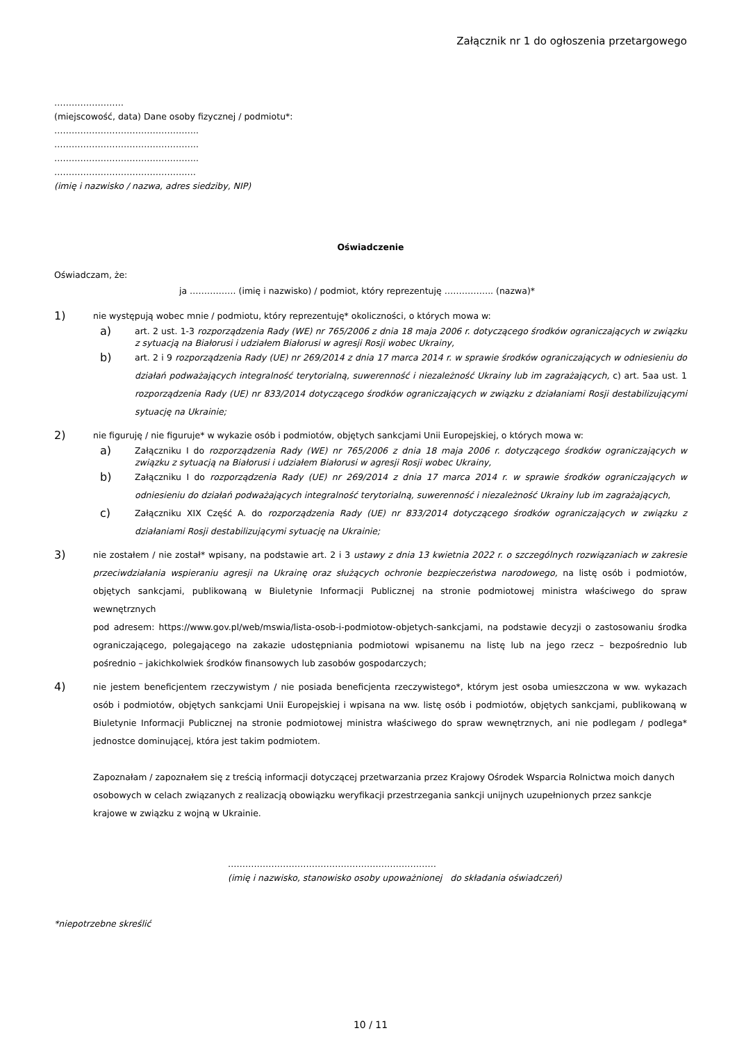Załącznik nr 1 do ogłoszenia przetargowego
……………………
(miejscowość, data) Dane osoby fizycznej / podmiotu*:
…………………………………………..
…………………………………………..
…………………………………………..
……………………………………….…
(imię i nazwisko / nazwa, adres siedziby, NIP)
Oświadczenie
Oświadczam, że:
ja ……………. (imię i nazwisko) / podmiot, który reprezentuję …………….. (nazwa)*
1)
nie występują wobec mnie / podmiotu, który reprezentuję* okoliczności, o których mowa w:
a) art. 2 ust. 1-3 rozporządzenia Rady (WE) nr 765/2006 z dnia 18 maja 2006 r. dotyczącego środków ograniczających w związku z sytuacją na Białorusi i udziałem Białorusi w agresji Rosji wobec Ukrainy,
b) art. 2 i 9 rozporządzenia Rady (UE) nr 269/2014 z dnia 17 marca 2014 r. w sprawie środków ograniczających w odniesieniu do działań podważających integralność terytorialną, suwerenność i niezależność Ukrainy lub im zagrażających, c) art. 5aa ust. 1 rozporządzenia Rady (UE) nr 833/2014 dotyczącego środków ograniczających w związku z działaniami Rosji destabilizującymi sytuację na Ukrainie;
2)
nie figuruję / nie figuruje* w wykazie osób i podmiotów, objętych sankcjami Unii Europejskiej, o których mowa w:
a) Załączniku I do rozporządzenia Rady (WE) nr 765/2006 z dnia 18 maja 2006 r. dotyczącego środków ograniczających w związku z sytuacją na Białorusi i udziałem Białorusi w agresji Rosji wobec Ukrainy,
b) Załączniku I do rozporządzenia Rady (UE) nr 269/2014 z dnia 17 marca 2014 r. w sprawie środków ograniczających w odniesieniu do działań podważających integralność terytorialną, suwerenność i niezależność Ukrainy lub im zagrażających,
c) Załączniku XIX Część A. do rozporządzenia Rady (UE) nr 833/2014 dotyczącego środków ograniczających w związku z działaniami Rosji destabilizującymi sytuację na Ukrainie;
3)
nie zostałem / nie został* wpisany, na podstawie art. 2 i 3 ustawy z dnia 13 kwietnia 2022 r. o szczególnych rozwiązaniach w zakresie przeciwdziałania wspieraniu agresji na Ukrainę oraz służących ochronie bezpieczeństwa narodowego, na listę osób i podmiotów, objętych sankcjami, publikowaną w Biuletynie Informacji Publicznej na stronie podmiotowej ministra właściwego do spraw wewnętrznych
pod adresem: https://www.gov.pl/web/mswia/lista-osob-i-podmiotow-objetych-sankcjami, na podstawie decyzji o zastosowaniu środka ograniczającego, polegającego na zakazie udostępniania podmiotowi wpisanemu na listę lub na jego rzecz – bezpośrednio lub pośrednio – jakichkolwiek środków finansowych lub zasobów gospodarczych;
4)
nie jestem beneficjentem rzeczywistym / nie posiada beneficjenta rzeczywistego*, którym jest osoba umieszczona w ww. wykazach osób i podmiotów, objętych sankcjami Unii Europejskiej i wpisana na ww. listę osób i podmiotów, objętych sankcjami, publikowaną w Biuletynie Informacji Publicznej na stronie podmiotowej ministra właściwego do spraw wewnętrznych, ani nie podlegam / podlega* jednostce dominującej, która jest takim podmiotem.
Zapoznałam / zapoznałem się z treścią informacji dotyczącej przetwarzania przez Krajowy Ośrodek Wsparcia Rolnictwa moich danych osobowych w celach związanych z realizacją obowiązku weryfikacji przestrzegania sankcji unijnych uzupełnionych przez sankcje krajowe w związku z wojną w Ukrainie.
………………………………………………………………
(imię i nazwisko, stanowisko osoby upoważnionej do składania oświadczeń)
*niepotrzebne skreślić
10 / 11